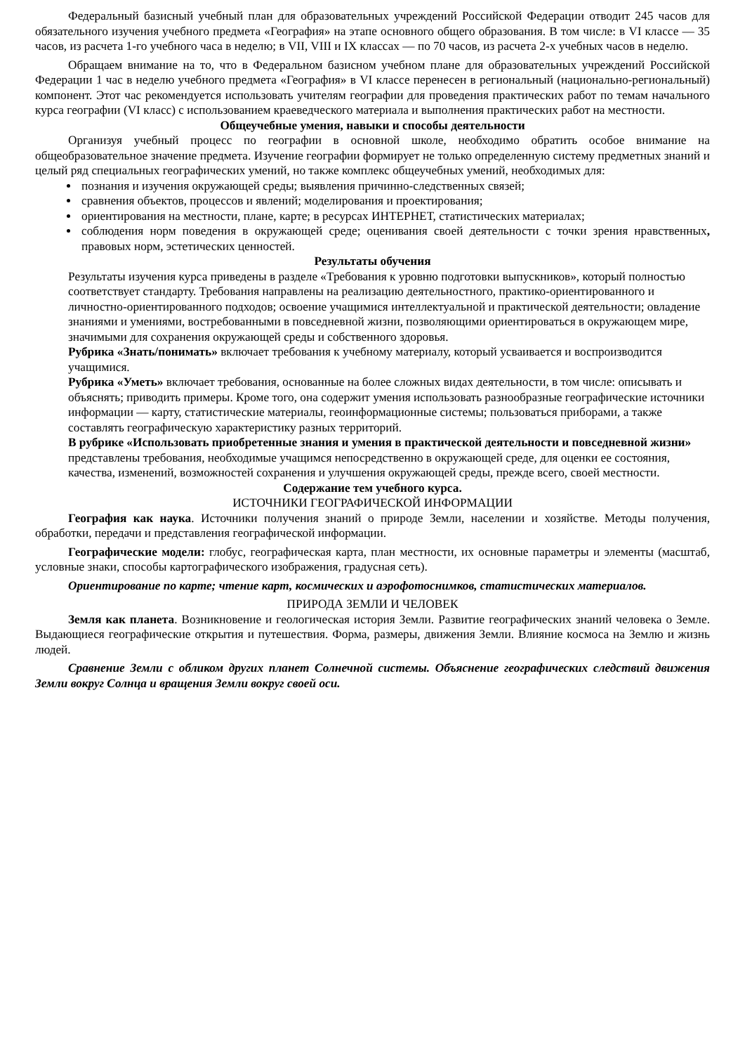Федеральный базисный учебный план для образовательных учреждений Российской Федерации отводит 245 часов для обязательного изучения учебного предмета «География» на этапе основного общего образования. В том числе: в VI классе — 35 часов, из расчета 1-го учебного часа в неделю; в VII, VIII и IX классах — по 70 часов, из расчета 2-х учебных часов в неделю.
Обращаем внимание на то, что в Федеральном базисном учебном плане для образовательных учреждений Российской Федерации 1 час в неделю учебного предмета «География» в VI классе перенесен в региональный (национально-региональный) компонент. Этот час рекомендуется использовать учителям географии для проведения практических работ по темам начального курса географии (VI класс) с использованием краеведческого материала и выполнения практических работ на местности.
Общеучебные умения, навыки и способы деятельности
Организуя учебный процесс по географии в основной школе, необходимо обратить особое внимание на общеобразовательное значение предмета. Изучение географии формирует не только определенную систему предметных знаний и целый ряд специальных географических умений, но также комплекс общеучебных умений, необходимых для:
познания и изучения окружающей среды; выявления причинно-следственных связей;
сравнения объектов, процессов и явлений; моделирования и проектирования;
ориентирования на местности, плане, карте; в ресурсах ИНТЕРНЕТ, статистических материалах;
соблюдения норм поведения в окружающей среде; оценивания своей деятельности с точки зрения нравственных, правовых норм, эстетических ценностей.
Результаты обучения
Результаты изучения курса приведены в разделе «Требования к уровню подготовки выпускников», который полностью соответствует стандарту. Требования направлены на реализацию деятельностного, практико-ориентированного и личностно-ориентированного подходов; освоение учащимися интеллектуальной и практической деятельности; овладение знаниями и умениями, востребованными в повседневной жизни, позволяющими ориентироваться в окружающем мире, значимыми для сохранения окружающей среды и собственного здоровья.
Рубрика «Знать/понимать» включает требования к учебному материалу, который усваивается и воспроизводится учащимися.
Рубрика «Уметь» включает требования, основанные на более сложных видах деятельности, в том числе: описывать и объяснять; приводить примеры. Кроме того, она содержит умения использовать разнообразные географические источники информации — карту, статистические материалы, геоинформационные системы; пользоваться приборами, а также составлять географическую характеристику разных территорий.
В рубрике «Использовать приобретенные знания и умения в практической деятельности и повседневной жизни» представлены требования, необходимые учащимся непосредственно в окружающей среде, для оценки ее состояния, качества, изменений, возможностей сохранения и улучшения окружающей среды, прежде всего, своей местности.
Содержание тем учебного курса.
ИСТОЧНИКИ ГЕОГРАФИЧЕСКОЙ ИНФОРМАЦИИ
География как наука. Источники получения знаний о природе Земли, населении и хозяйстве. Методы получения, обработки, передачи и представления географической информации.
Географические модели: глобус, географическая карта, план местности, их основные параметры и элементы (масштаб, условные знаки, способы картографического изображения, градусная сеть).
Ориентирование по карте; чтение карт, космических и аэрофотоснимков, статистических материалов.
ПРИРОДА ЗЕМЛИ И ЧЕЛОВЕК
Земля как планета. Возникновение и геологическая история Земли. Развитие географических знаний человека о Земле. Выдающиеся географические открытия и путешествия. Форма, размеры, движения Земли. Влияние космоса на Землю и жизнь людей.
Сравнение Земли с обликом других планет Солнечной системы. Объяснение географических следствий движения Земли вокруг Солнца и вращения Земли вокруг своей оси.